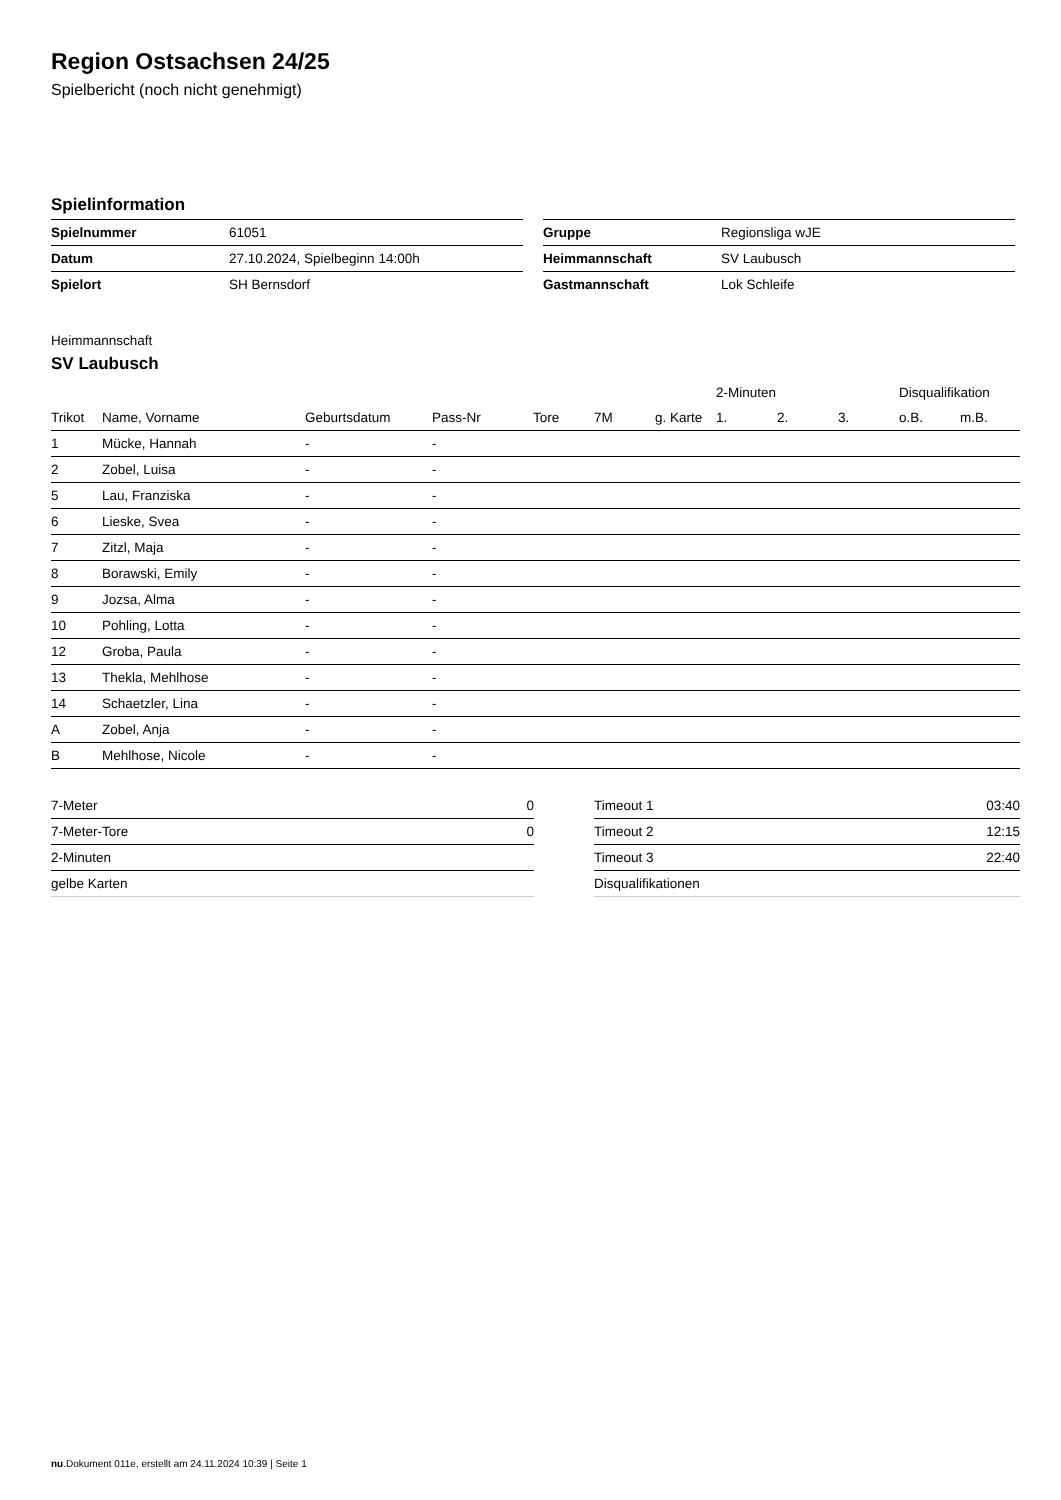Region Ostsachsen 24/25
Spielbericht (noch nicht genehmigt)
Spielinformation
| Spielnummer | 61051 |
| Datum | 27.10.2024, Spielbeginn 14:00h |
| Spielort | SH Bernsdorf |
| Gruppe | Regionsliga wJE |
| Heimmannschaft | SV Laubusch |
| Gastmannschaft | Lok Schleife |
Heimmannschaft
SV Laubusch
| | | | | | | | 2-Minuten | | | Disqualifikation | |
| --- | --- | --- | --- | --- | --- | --- | --- | --- | --- | --- | --- |
| Trikot | Name, Vorname | Geburtsdatum | Pass-Nr | Tore | 7M | g. Karte | 1. | 2. | 3. | o.B. | m.B. |
| 1 | Mücke, Hannah | - | - | | | | | | | | |
| 2 | Zobel, Luisa | - | - | | | | | | | | |
| 5 | Lau, Franziska | - | - | | | | | | | | |
| 6 | Lieske, Svea | - | - | | | | | | | | |
| 7 | Zitzl, Maja | - | - | | | | | | | | |
| 8 | Borawski, Emily | - | - | | | | | | | | |
| 9 | Jozsa, Alma | - | - | | | | | | | | |
| 10 | Pohling, Lotta | - | - | | | | | | | | |
| 12 | Groba, Paula | - | - | | | | | | | | |
| 13 | Thekla, Mehlhose | - | - | | | | | | | | |
| 14 | Schaetzler, Lina | - | - | | | | | | | | |
| A | Zobel, Anja | - | - | | | | | | | | |
| B | Mehlhose, Nicole | - | - | | | | | | | | |
| 7-Meter | 0 |
| 7-Meter-Tore | 0 |
| 2-Minuten | |
| gelbe Karten | |
| Timeout 1 | 03:40 |
| Timeout 2 | 12:15 |
| Timeout 3 | 22:40 |
| Disqualifikationen | |
nu.Dokument 011e, erstellt am 24.11.2024 10:39 | Seite 1